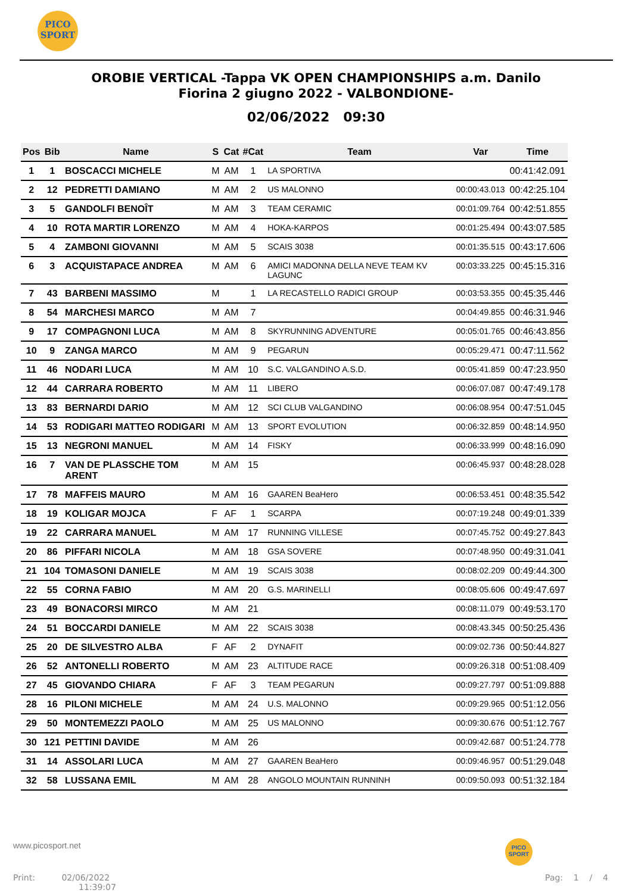PICO
SPORT
OROBIE VERTICAL -Tappa VK OPEN CHAMPIONSHIPS a.m. Danilo
Fiorina 2 giugno 2022 - VALBONDIONE-
02/06/2022 09:30
| Pos | Bib | Name | S | Cat | #Cat | Team | Var | Time |
| --- | --- | --- | --- | --- | --- | --- | --- | --- |
| 1 | 1 | BOSCACCI MICHELE | M | AM | 1 | LA SPORTIVA | | 00:41:42.091 |
| 2 | 12 | PEDRETTI DAMIANO | M | AM | 2 | US MALONNO | 00:00:43.013 | 00:42:25.104 |
| 3 | 5 | GANDOLFI BENOÎT | M | AM | 3 | TEAM CERAMIC | 00:01:09.764 | 00:42:51.855 |
| 4 | 10 | ROTA MARTIR LORENZO | M | AM | 4 | HOKA-KARPOS | 00:01:25.494 | 00:43:07.585 |
| 5 | 4 | ZAMBONI GIOVANNI | M | AM | 5 | SCAIS 3038 | 00:01:35.515 | 00:43:17.606 |
| 6 | 3 | ACQUISTAPACE ANDREA | M | AM | 6 | AMICI MADONNA DELLA NEVE TEAM KV LAGUNC | 00:03:33.225 | 00:45:15.316 |
| 7 | 43 | BARBENI MASSIMO | M | | 1 | LA RECASTELLO RADICI GROUP | 00:03:53.355 | 00:45:35.446 |
| 8 | 54 | MARCHESI MARCO | M | AM | 7 | | 00:04:49.855 | 00:46:31.946 |
| 9 | 17 | COMPAGNONI LUCA | M | AM | 8 | SKYRUNNING ADVENTURE | 00:05:01.765 | 00:46:43.856 |
| 10 | 9 | ZANGA MARCO | M | AM | 9 | PEGARUN | 00:05:29.471 | 00:47:11.562 |
| 11 | 46 | NODARI LUCA | M | AM | 10 | S.C. VALGANDINO A.S.D. | 00:05:41.859 | 00:47:23.950 |
| 12 | 44 | CARRARA ROBERTO | M | AM | 11 | LIBERO | 00:06:07.087 | 00:47:49.178 |
| 13 | 83 | BERNARDI DARIO | M | AM | 12 | SCI CLUB VALGANDINO | 00:06:08.954 | 00:47:51.045 |
| 14 | 53 | RODIGARI MATTEO RODIGARI | M | AM | 13 | SPORT EVOLUTION | 00:06:32.859 | 00:48:14.950 |
| 15 | 13 | NEGRONI MANUEL | M | AM | 14 | FISKY | 00:06:33.999 | 00:48:16.090 |
| 16 | 7 | VAN DE PLASSCHE TOM ARENT | M | AM | 15 | | 00:06:45.937 | 00:48:28.028 |
| 17 | 78 | MAFFEIS MAURO | M | AM | 16 | GAAREN BeaHero | 00:06:53.451 | 00:48:35.542 |
| 18 | 19 | KOLIGAR MOJCA | F | AF | 1 | SCARPA | 00:07:19.248 | 00:49:01.339 |
| 19 | 22 | CARRARA MANUEL | M | AM | 17 | RUNNING VILLESE | 00:07:45.752 | 00:49:27.843 |
| 20 | 86 | PIFFARI NICOLA | M | AM | 18 | GSA SOVERE | 00:07:48.950 | 00:49:31.041 |
| 21 | 104 | TOMASONI DANIELE | M | AM | 19 | SCAIS 3038 | 00:08:02.209 | 00:49:44.300 |
| 22 | 55 | CORNA FABIO | M | AM | 20 | G.S. MARINELLI | 00:08:05.606 | 00:49:47.697 |
| 23 | 49 | BONACORSI MIRCO | M | AM | 21 | | 00:08:11.079 | 00:49:53.170 |
| 24 | 51 | BOCCARDI DANIELE | M | AM | 22 | SCAIS 3038 | 00:08:43.345 | 00:50:25.436 |
| 25 | 20 | DE SILVESTRO ALBA | F | AF | 2 | DYNAFIT | 00:09:02.736 | 00:50:44.827 |
| 26 | 52 | ANTONELLI ROBERTO | M | AM | 23 | ALTITUDE RACE | 00:09:26.318 | 00:51:08.409 |
| 27 | 45 | GIOVANDO CHIARA | F | AF | 3 | TEAM PEGARUN | 00:09:27.797 | 00:51:09.888 |
| 28 | 16 | PILONI MICHELE | M | AM | 24 | U.S. MALONNO | 00:09:29.965 | 00:51:12.056 |
| 29 | 50 | MONTEMEZZI PAOLO | M | AM | 25 | US MALONNO | 00:09:30.676 | 00:51:12.767 |
| 30 | 121 | PETTINI DAVIDE | M | AM | 26 | | 00:09:42.687 | 00:51:24.778 |
| 31 | 14 | ASSOLARI LUCA | M | AM | 27 | GAAREN BeaHero | 00:09:46.957 | 00:51:29.048 |
| 32 | 58 | LUSSANA EMIL | M | AM | 28 | ANGOLO MOUNTAIN RUNNINH | 00:09:50.093 | 00:51:32.184 |
www.picosport.net
PICO
SPORT
Print: 02/06/2022
11:39:07
Pag: 1 / 4